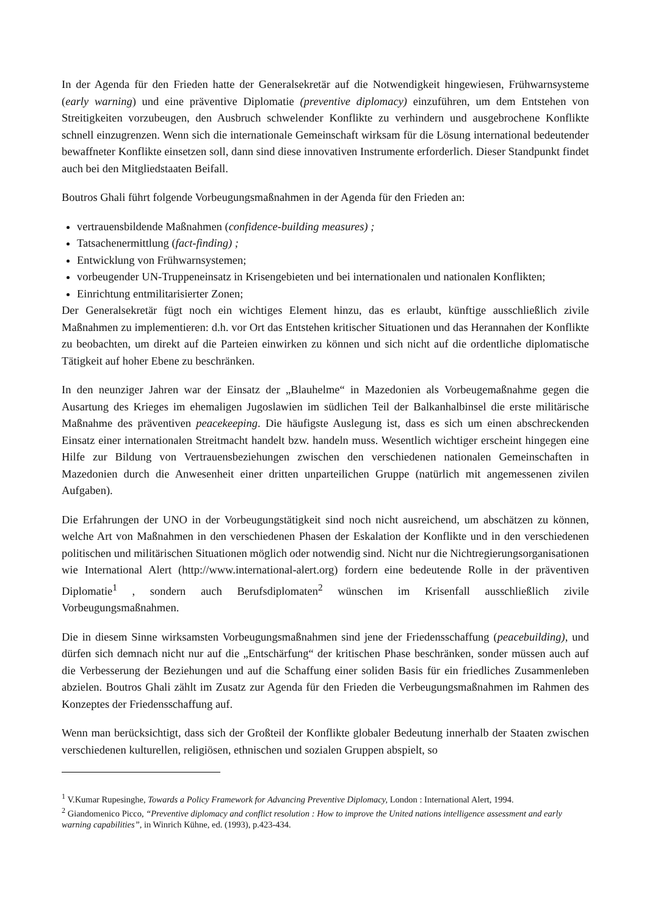In der Agenda für den Frieden hatte der Generalsekretär auf die Notwendigkeit hingewiesen, Frühwarnsysteme (early warning) und eine präventive Diplomatie (preventive diplomacy) einzuführen, um dem Entstehen von Streitigkeiten vorzubeugen, den Ausbruch schwelender Konflikte zu verhindern und ausgebrochene Konflikte schnell einzugrenzen. Wenn sich die internationale Gemeinschaft wirksam für die Lösung international bedeutender bewaffneter Konflikte einsetzen soll, dann sind diese innovativen Instrumente erforderlich. Dieser Standpunkt findet auch bei den Mitgliedstaaten Beifall.
Boutros Ghali führt folgende Vorbeugungsmaßnahmen in der Agenda für den Frieden an:
vertrauensbildende Maßnahmen (confidence-building measures) ;
Tatsachenermittlung (fact-finding) ;
Entwicklung von Frühwarnsystemen;
vorbeugender UN-Truppeneinsatz in Krisengebieten und bei internationalen und nationalen Konflikten;
Einrichtung entmilitarisierter Zonen;
Der Generalsekretär fügt noch ein wichtiges Element hinzu, das es erlaubt, künftige ausschließlich zivile Maßnahmen zu implementieren: d.h. vor Ort das Entstehen kritischer Situationen und das Herannahen der Konflikte zu beobachten, um direkt auf die Parteien einwirken zu können und sich nicht auf die ordentliche diplomatische Tätigkeit auf hoher Ebene zu beschränken.
In den neunziger Jahren war der Einsatz der „Blauhelme“ in Mazedonien als Vorbeugemaßnahme gegen die Ausartung des Krieges im ehemaligen Jugoslawien im südlichen Teil der Balkanhalbinsel die erste militärische Maßnahme des präventiven peacekeeping. Die häufigste Auslegung ist, dass es sich um einen abschreckenden Einsatz einer internationalen Streitmacht handelt bzw. handeln muss. Wesentlich wichtiger erscheint hingegen eine Hilfe zur Bildung von Vertrauensbeziehungen zwischen den verschiedenen nationalen Gemeinschaften in Mazedonien durch die Anwesenheit einer dritten unparteilichen Gruppe (natürlich mit angemessenen zivilen Aufgaben).
Die Erfahrungen der UNO in der Vorbeugungstätigkeit sind noch nicht ausreichend, um abschätzen zu können, welche Art von Maßnahmen in den verschiedenen Phasen der Eskalation der Konflikte und in den verschiedenen politischen und militärischen Situationen möglich oder notwendig sind. Nicht nur die Nichtregierungsorganisationen wie International Alert (http://www.international-alert.org) fordern eine bedeutende Rolle in der präventiven Diplomatie<sup>1</sup> , sondern auch Berufsdiplomaten<sup>2</sup> wünschen im Krisenfall ausschließlich zivile Vorbeugungsmaßnahmen.
Die in diesem Sinne wirksamsten Vorbeugungsmaßnahmen sind jene der Friedensschaffung (peacebuilding), und dürfen sich demnach nicht nur auf die „Entschärfung“ der kritischen Phase beschränken, sonder müssen auch auf die Verbesserung der Beziehungen und auf die Schaffung einer soliden Basis für ein friedliches Zusammenleben abzielen. Boutros Ghali zählt im Zusatz zur Agenda für den Frieden die Verbeugungsmaßnahmen im Rahmen des Konzeptes der Friedensschaffung auf.
Wenn man berücksichtigt, dass sich der Großteil der Konflikte globaler Bedeutung innerhalb der Staaten zwischen verschiedenen kulturellen, religiösen, ethnischen und sozialen Gruppen abspielt, so
<sup>1</sup> V.Kumar Rupesinghe, Towards a Policy Framework for Advancing Preventive Diplomacy, London : International Alert, 1994.
<sup>2</sup> Giandomenico Picco, “Preventive diplomacy and conflict resolution : How to improve the United nations intelligence assessment and early warning capabilities”, in Winrich Kühne, ed. (1993), p.423-434.